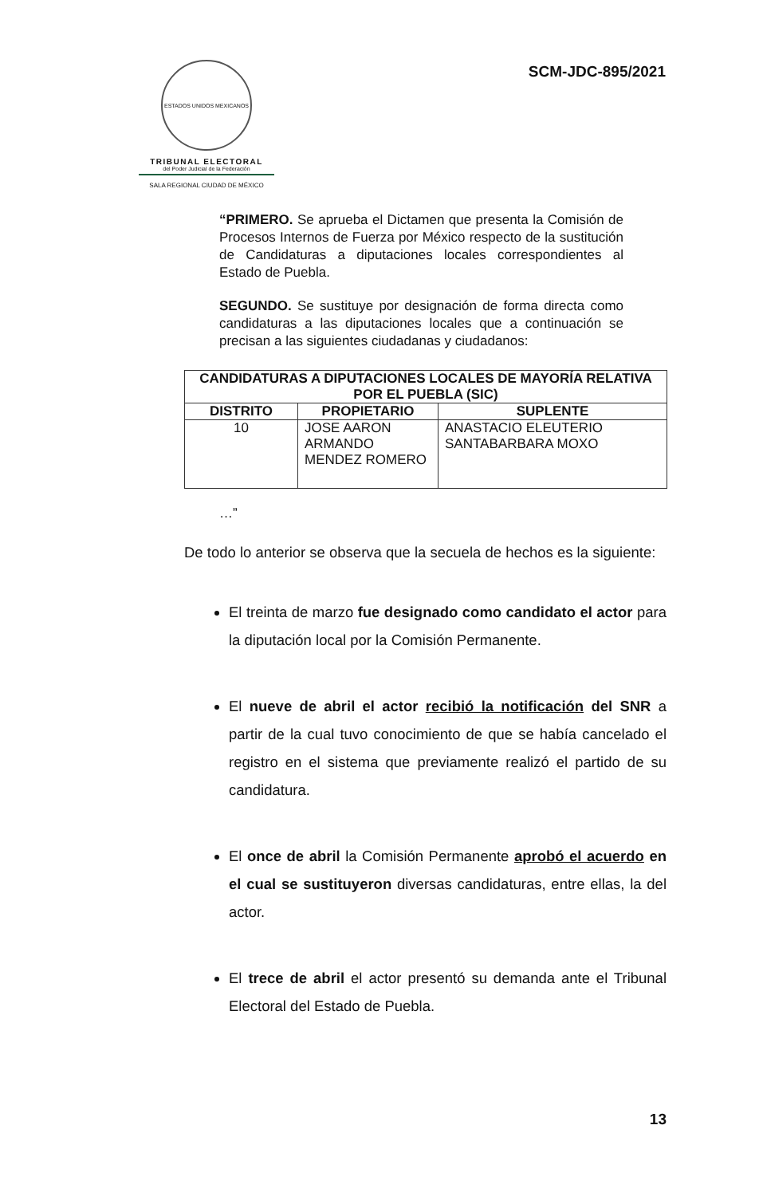ESTADOS UNIDOS MEXICANOS
TRIBUNAL ELECTORAL
del Poder Judicial de la Federación
SALA REGIONAL CIUDAD DE MÉXICO
SCM-JDC-895/2021
“PRIMERO. Se aprueba el Dictamen que presenta la Comisión de Procesos Internos de Fuerza por México respecto de la sustitución de Candidaturas a diputaciones locales correspondientes al Estado de Puebla.
SEGUNDO. Se sustituye por designación de forma directa como candidaturas a las diputaciones locales que a continuación se precisan a las siguientes ciudadanas y ciudadanos:
| CANDIDATURAS A DIPUTACIONES LOCALES DE MAYORÍA RELATIVA POR EL PUEBLA (SIC) | | |
| --- | --- | --- |
| DISTRITO | PROPIETARIO | SUPLENTE |
| 10 | JOSE AARON ARMANDO MENDEZ ROMERO | ANASTACIO ELEUTERIO SANTABARBARA MOXO |
…”
De todo lo anterior se observa que la secuela de hechos es la siguiente:
El treinta de marzo fue designado como candidato el actor para la diputación local por la Comisión Permanente.
El nueve de abril el actor recibió la notificación del SNR a partir de la cual tuvo conocimiento de que se había cancelado el registro en el sistema que previamente realizó el partido de su candidatura.
El once de abril la Comisión Permanente aprobó el acuerdo en el cual se sustituyeron diversas candidaturas, entre ellas, la del actor.
El trece de abril el actor presentó su demanda ante el Tribunal Electoral del Estado de Puebla.
13